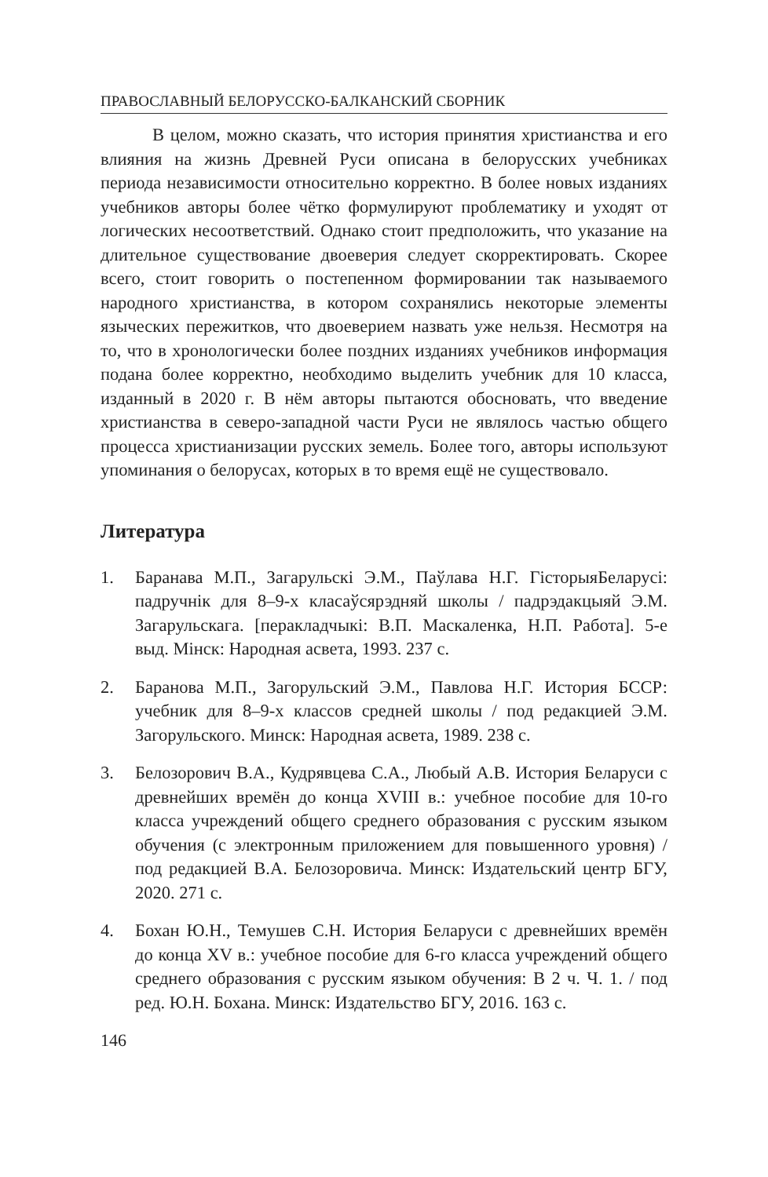ПРАВОСЛАВНЫЙ БЕЛОРУССКО-БАЛКАНСКИЙ СБОРНИК
В целом, можно сказать, что история принятия христианства и его влияния на жизнь Древней Руси описана в белорусских учебниках периода независимости относительно корректно. В более новых изданиях учебников авторы более чётко формулируют проблематику и уходят от логических несоответствий. Однако стоит предположить, что указание на длительное существование двоеверия следует скорректировать. Скорее всего, стоит говорить о постепенном формировании так называемого народного христианства, в котором сохранялись некоторые элементы языческих пережитков, что двоеверием назвать уже нельзя. Несмотря на то, что в хронологически более поздних изданиях учебников информация подана более корректно, необходимо выделить учебник для 10 класса, изданный в 2020 г. В нём авторы пытаются обосновать, что введение христианства в северо-западной части Руси не являлось частью общего процесса христианизации русских земель. Более того, авторы используют упоминания о белорусах, которых в то время ещё не существовало.
Литература
1. Баранава М.П., Загарульскі Э.М., Паўлава Н.Г. ГісторыяБеларусі: падручнік для 8–9-х класаўсярэдняй школы / падрэдакцыяй Э.М. Загарульскага. [перакладчыкі: В.П. Маскаленка, Н.П. Работа]. 5-е выд. Мінск: Народная асвета, 1993. 237 с.
2. Баранова М.П., Загорульский Э.М., Павлова Н.Г. История БССР: учебник для 8–9-х классов средней школы / под редакцией Э.М. Загорульского. Минск: Народная асвета, 1989. 238 с.
3. Белозорович В.А., Кудрявцева С.А., Любый А.В. История Беларуси с древнейших времён до конца XVIII в.: учебное пособие для 10-го класса учреждений общего среднего образования с русским языком обучения (с электронным приложением для повышенного уровня) / под редакцией В.А. Белозоровича. Минск: Издательский центр БГУ, 2020. 271 с.
4. Бохан Ю.Н., Темушев С.Н. История Беларуси с древнейших времён до конца XV в.: учебное пособие для 6-го класса учреждений общего среднего образования с русским языком обучения: В 2 ч. Ч. 1. / под ред. Ю.Н. Бохана. Минск: Издательство БГУ, 2016. 163 с.
146